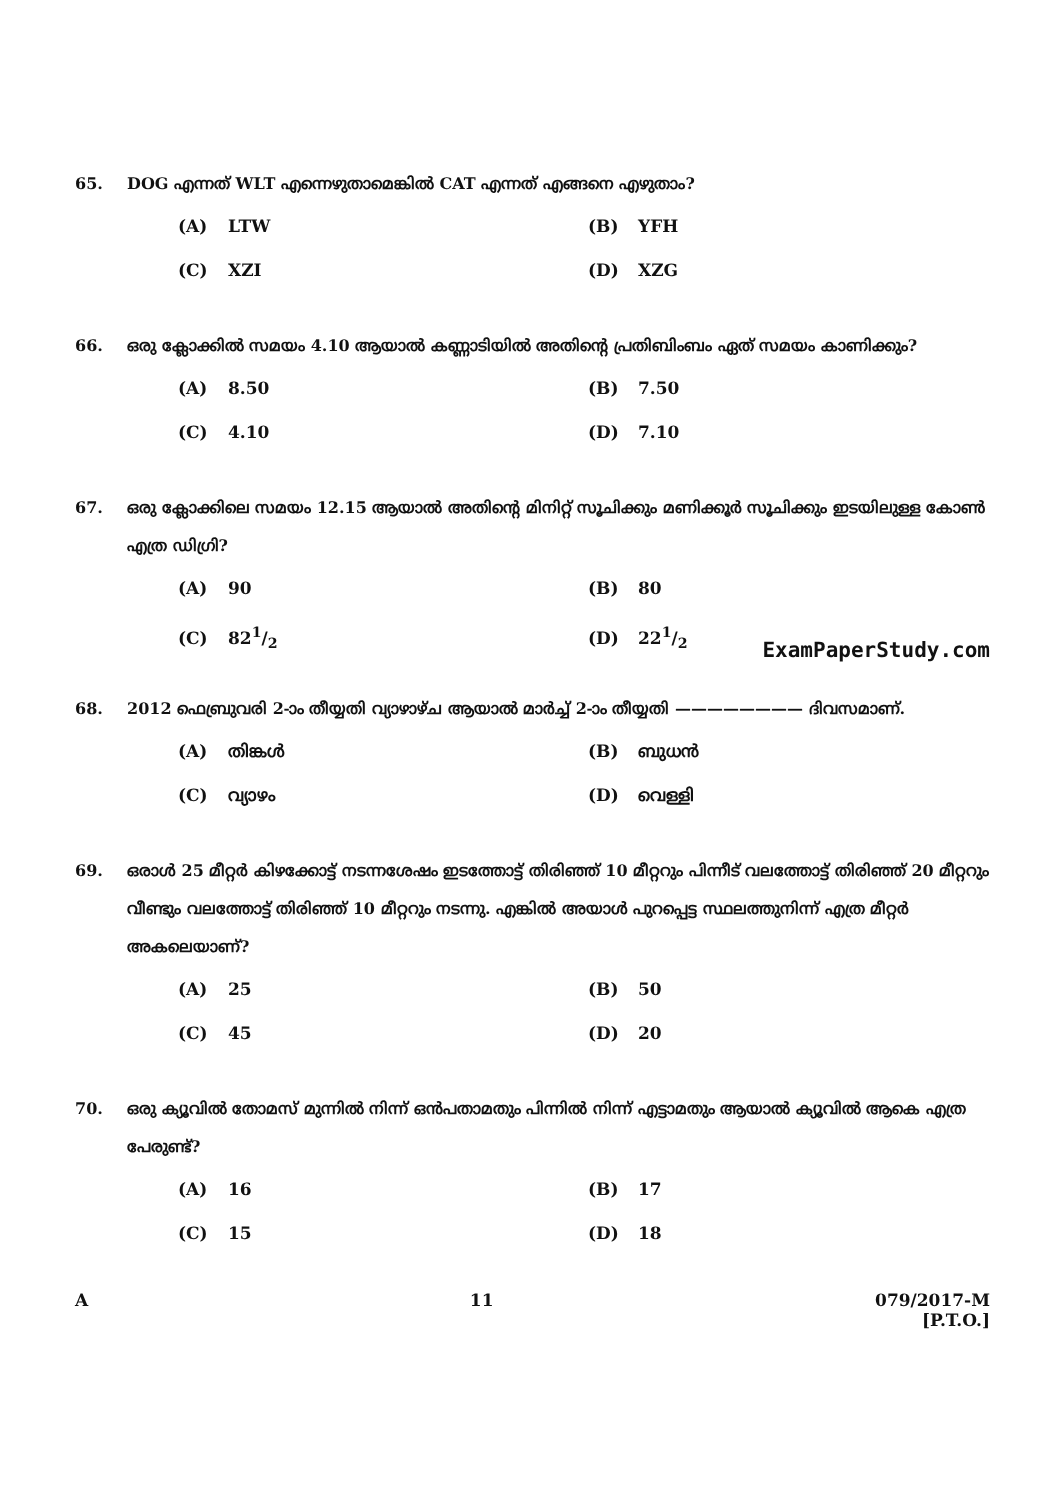65. DOG എന്നത് WLT എന്നെഴുതാമെങ്കിൽ CAT എന്നത് എങ്ങനെ എഴുതാം?
(A) LTW
(B) YFH
(C) XZI
(D) XZG
66. ഒരു ക്ലോക്കിൽ സമയം 4.10 ആയാൽ കണ്ണാടിയിൽ അതിന്റെ പ്രതിബിംബം ഏത് സമയം കാണിക്കും?
(A) 8.50
(B) 7.50
(C) 4.10
(D) 7.10
67. ഒരു ക്ലോക്കിലെ സമയം 12.15 ആയാൽ അതിന്റെ മിനിറ്റ് സൂചിക്കും മണിക്കൂർ സൂചിക്കും ഇടയിലുള്ള കോൺ എത്ര ഡിഗ്രി?
(A) 90
(B) 80
(C) 821/2
(D) 221/2
ExamPaperStudy.com
68. 2012 ഫെബ്രുവരി 2-ാം തീയ്യതി വ്യാഴാഴ്ച ആയാൽ മാർച്ച് 2-ാം തീയ്യതി ———————— ദിവസമാണ്.
(A) തിങ്കൾ
(B) ബുധൻ
(C) വ്യാഴം
(D) വെള്ളി
69. ഒരാൾ 25 മീറ്റർ കിഴക്കോട്ട് നടന്നശേഷം ഇടത്തോട്ട് തിരിഞ്ഞ് 10 മീറ്ററും പിന്നീട് വലത്തോട്ട് തിരിഞ്ഞ് 20 മീറ്ററും വീണ്ടും വലത്തോട്ട് തിരിഞ്ഞ് 10 മീറ്ററും നടന്നു. എങ്കിൽ അയാൾ പുറപ്പെട്ട സ്ഥലത്തുനിന്ന് എത്ര മീറ്റർ അകലെയാണ്?
(A) 25
(B) 50
(C) 45
(D) 20
70. ഒരു ക്യൂവിൽ തോമസ് മുന്നിൽ നിന്ന് ഒൻപതാമതും പിന്നിൽ നിന്ന് എട്ടാമതും ആയാൽ ക്യൂവിൽ ആകെ എത്ര പേരുണ്ട്?
(A) 16
(B) 17
(C) 15
(D) 18
A 11 079/2017-M
[P.T.O.]